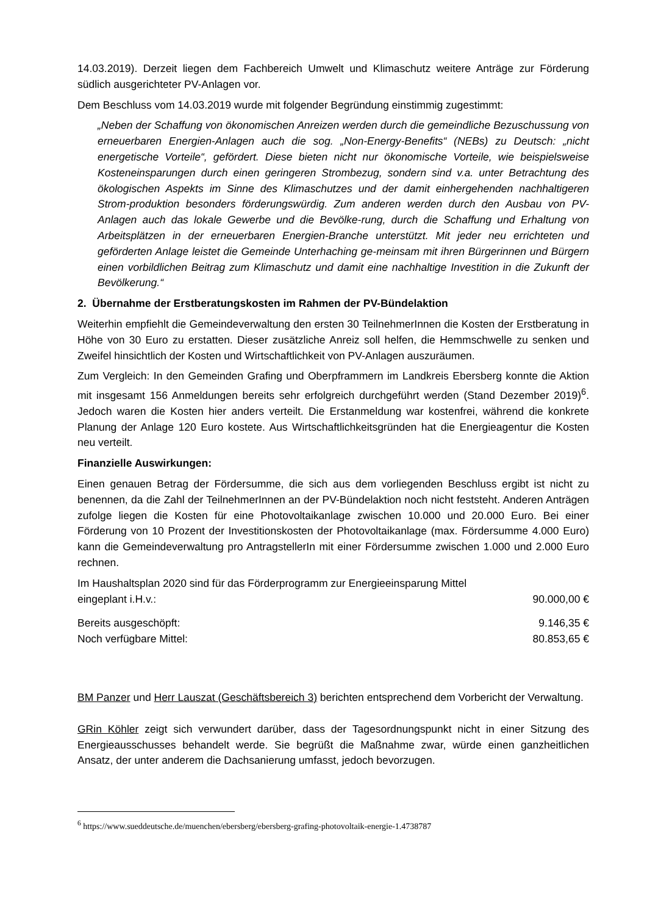14.03.2019). Derzeit liegen dem Fachbereich Umwelt und Klimaschutz weitere Anträge zur Förderung südlich ausgerichteter PV-Anlagen vor.
Dem Beschluss vom 14.03.2019 wurde mit folgender Begründung einstimmig zugestimmt:
„Neben der Schaffung von ökonomischen Anreizen werden durch die gemeindliche Bezuschussung von erneuerbaren Energien-Anlagen auch die sog. „Non-Energy-Benefits“ (NEBs) zu Deutsch: „nicht energetische Vorteile“, gefördert. Diese bieten nicht nur ökonomische Vorteile, wie beispielsweise Kosteneinsparungen durch einen geringeren Strombezug, sondern sind v.a. unter Betrachtung des ökologischen Aspekts im Sinne des Klimaschutzes und der damit einhergehenden nachhaltigeren Strom-produktion besonders förderungswürdig. Zum anderen werden durch den Ausbau von PV-Anlagen auch das lokale Gewerbe und die Bevölke-rung, durch die Schaffung und Erhaltung von Arbeitsplätzen in der erneuerbaren Energien-Branche unterstützt. Mit jeder neu errichteten und geförderten Anlage leistet die Gemeinde Unterhaching ge-meinsam mit ihren Bürgerinnen und Bürgern einen vorbildlichen Beitrag zum Klimaschutz und damit eine nachhaltige Investition in die Zukunft der Bevölkerung.“
2. Übernahme der Erstberatungskosten im Rahmen der PV-Bündelaktion
Weiterhin empfiehlt die Gemeindeverwaltung den ersten 30 TeilnehmerInnen die Kosten der Erstberatung in Höhe von 30 Euro zu erstatten. Dieser zusätzliche Anreiz soll helfen, die Hemmschwelle zu senken und Zweifel hinsichtlich der Kosten und Wirtschaftlichkeit von PV-Anlagen auszuräumen.
Zum Vergleich: In den Gemeinden Grafing und Oberpframmern im Landkreis Ebersberg konnte die Aktion mit insgesamt 156 Anmeldungen bereits sehr erfolgreich durchgeführt werden (Stand Dezember 2019)<sup>6</sup>. Jedoch waren die Kosten hier anders verteilt. Die Erstanmeldung war kostenfrei, während die konkrete Planung der Anlage 120 Euro kostete. Aus Wirtschaftlichkeitsgründen hat die Energieagentur die Kosten neu verteilt.
Finanzielle Auswirkungen:
Einen genauen Betrag der Fördersumme, die sich aus dem vorliegenden Beschluss ergibt ist nicht zu benennen, da die Zahl der TeilnehmerInnen an der PV-Bündelaktion noch nicht feststeht. Anderen Anträgen zufolge liegen die Kosten für eine Photovoltaikanlage zwischen 10.000 und 20.000 Euro. Bei einer Förderung von 10 Prozent der Investitionskosten der Photovoltaikanlage (max. Fördersumme 4.000 Euro) kann die Gemeindeverwaltung pro AntragstellerIn mit einer Fördersumme zwischen 1.000 und 2.000 Euro rechnen.
Im Haushaltsplan 2020 sind für das Förderprogramm zur Energieeinsparung Mittel
eingeplant i.H.v.: 90.000,00 €
Bereits ausgeschöpft: 9.146,35 €
Noch verfügbare Mittel: 80.853,65 €
BM Panzer und Herr Lauszat (Geschäftsbereich 3) berichten entsprechend dem Vorbericht der Verwaltung.
GRin Köhler zeigt sich verwundert darüber, dass der Tagesordnungspunkt nicht in einer Sitzung des Energieausschusses behandelt werde. Sie begrüßt die Maßnahme zwar, würde einen ganzheitlichen Ansatz, der unter anderem die Dachsanierung umfasst, jedoch bevorzugen.
<sup>6</sup> https://www.sueddeutsche.de/muenchen/ebersberg/ebersberg-grafing-photovoltaik-energie-1.4738787